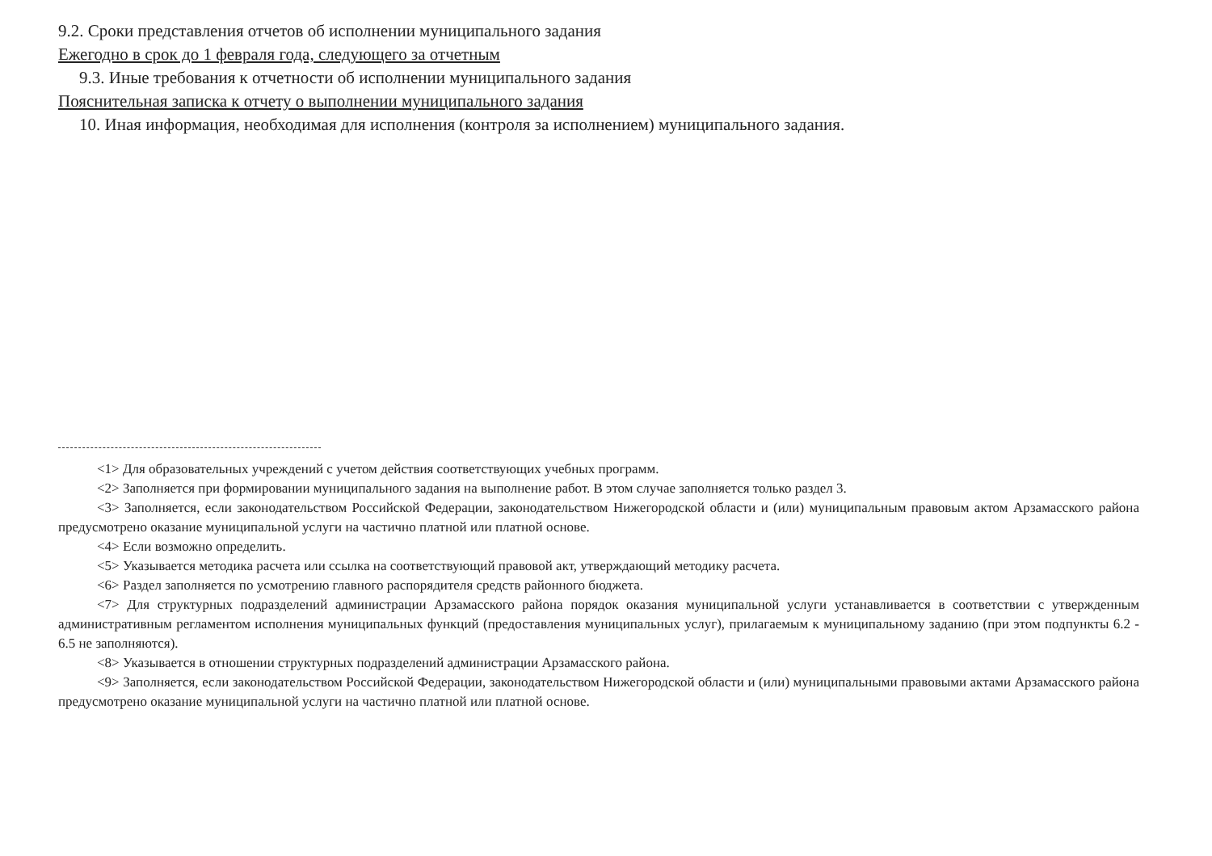9.2. Сроки представления отчетов об исполнении муниципального задания
Ежегодно в срок до 1 февраля года, следующего за отчетным
9.3. Иные требования к отчетности об исполнении муниципального задания
Пояснительная записка к отчету о выполнении муниципального задания
10. Иная информация, необходимая для исполнения (контроля за исполнением) муниципального задания.
<1> Для образовательных учреждений с учетом действия соответствующих учебных программ.
<2> Заполняется при формировании муниципального задания на выполнение работ. В этом случае заполняется только раздел 3.
<3> Заполняется, если законодательством Российской Федерации, законодательством Нижегородской области и (или) муниципальным правовым актом Арзамасского района предусмотрено оказание муниципальной услуги на частично платной или платной основе.
<4> Если возможно определить.
<5> Указывается методика расчета или ссылка на соответствующий правовой акт, утверждающий методику расчета.
<6> Раздел заполняется по усмотрению главного распорядителя средств районного бюджета.
<7> Для структурных подразделений администрации Арзамасского района порядок оказания муниципальной услуги устанавливается в соответствии с утвержденным административным регламентом исполнения муниципальных функций (предоставления муниципальных услуг), прилагаемым к муниципальному заданию (при этом подпункты 6.2 - 6.5 не заполняются).
<8> Указывается в отношении структурных подразделений администрации Арзамасского района.
<9> Заполняется, если законодательством Российской Федерации, законодательством Нижегородской области и (или) муниципальными правовыми актами Арзамасского района предусмотрено оказание муниципальной услуги на частично платной или платной основе.